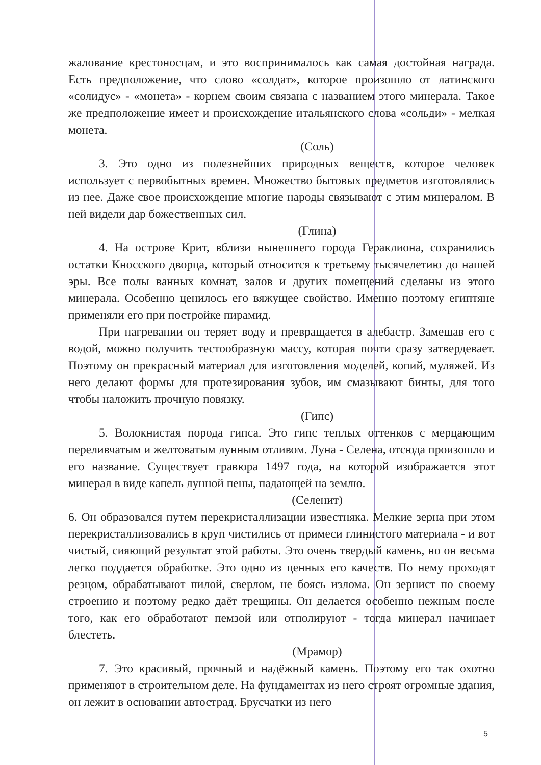жалование крестоносцам, и это воспринималось как самая достойная награда. Есть предположение, что слово «солдат», которое произошло от латинского «солидус» - «монета» - корнем своим связана с названием этого минерала. Такое же предположение имеет и происхождение итальянского слова «сольди» - мелкая монета.
(Соль)
3. Это одно из полезнейших природных веществ, которое человек использует с первобытных времен. Множество бытовых предметов изготовлялись из нее. Даже свое происхождение многие народы связывают с этим минералом. В ней видели дар божественных сил.
(Глина)
4. На острове Крит, вблизи нынешнего города Гераклиона, сохранились остатки Кносского дворца, который относится к третьему тысячелетию до нашей эры. Все полы ванных комнат, залов и других помещений сделаны из этого минерала. Особенно ценилось его вяжущее свойство. Именно поэтому египтяне применяли его при постройке пирамид.
При нагревании он теряет воду и превращается в алебастр. Замешав его с водой, можно получить тестообразную массу, которая почти сразу затвердевает. Поэтому он прекрасный материал для изготовления моделей, копий, муляжей. Из него делают формы для протезирования зубов, им смазывают бинты, для того чтобы наложить прочную повязку.
(Гипс)
5. Волокнистая порода гипса. Это гипс теплых оттенков с мерцающим переливчатым и желтоватым лунным отливом. Луна - Селена, отсюда произошло и его название. Существует гравюра 1497 года, на которой изображается этот минерал в виде капель лунной пены, падающей на землю.
(Селенит)
6. Он образовался путем перекристаллизации известняка. Мелкие зерна при этом перекристаллизовались в круп чистились от примеси глинистого материала - и вот чистый, сияющий результат этой работы. Это очень твердый камень, но он весьма легко поддается обработке. Это одно из ценных его качеств. По нему проходят резцом, обрабатывают пилой, сверлом, не боясь излома. Он зернист по своему строению и поэтому редко даёт трещины. Он делается особенно нежным после того, как его обработают пемзой или отполируют - тогда минерал начинает блестеть.
(Мрамор)
7. Это красивый, прочный и надёжный камень. Поэтому его так охотно применяют в строительном деле. На фундаментах из него строят огромные здания, он лежит в основании автострад. Брусчатки из него
5